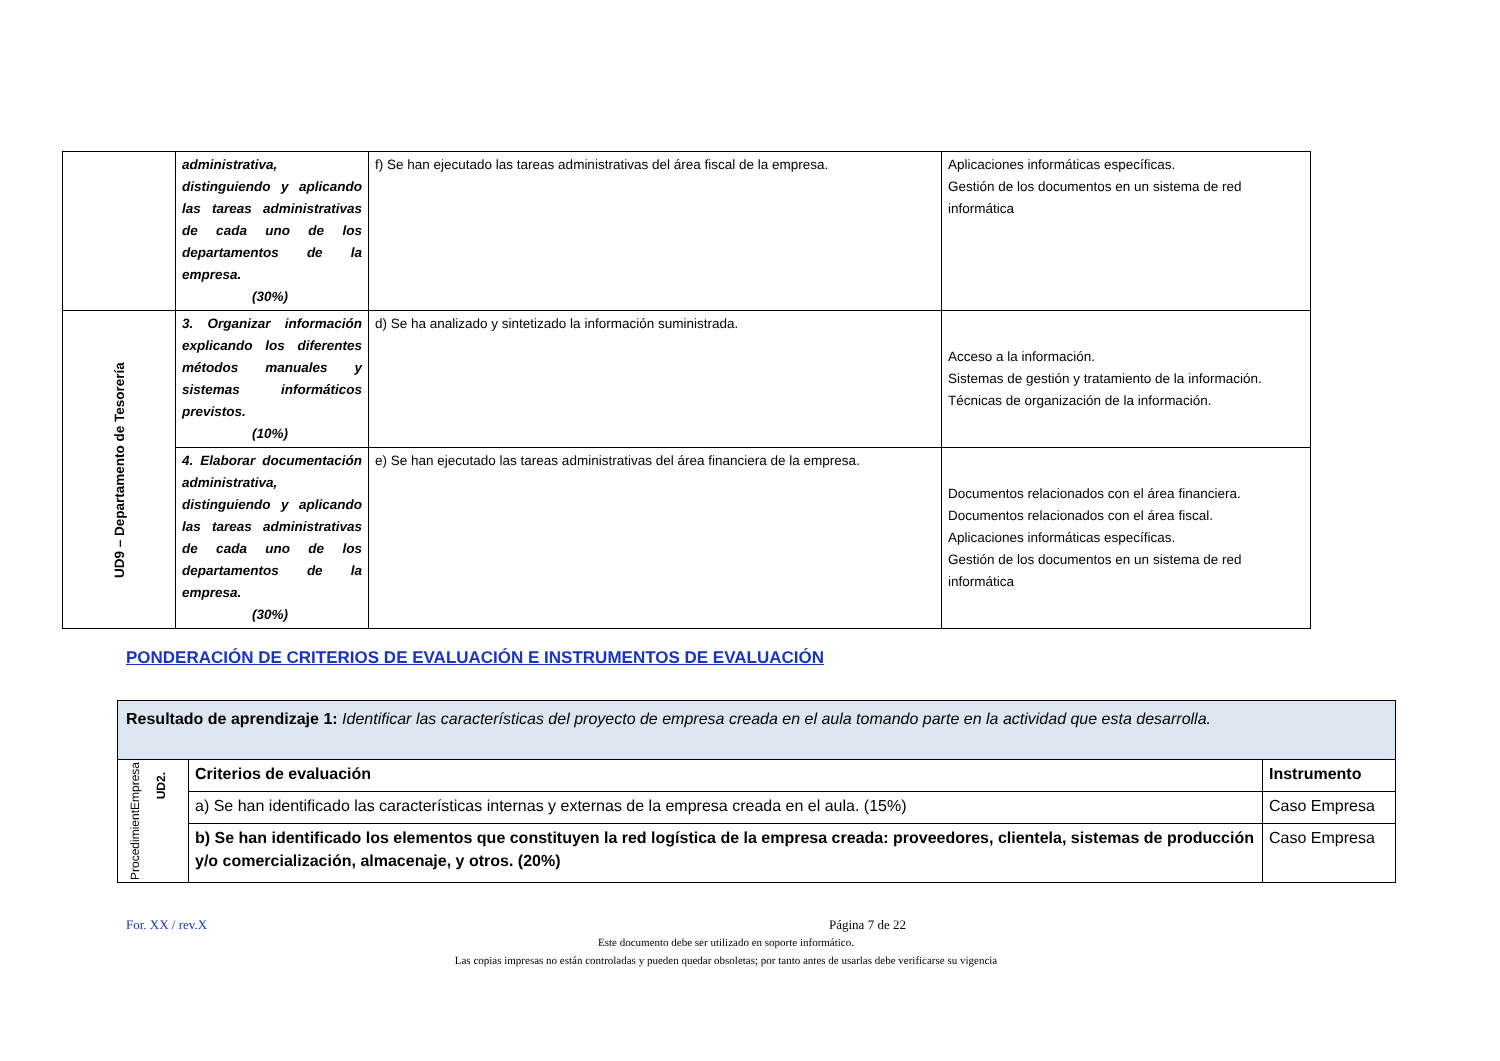| | administrativa, distinguiendo y aplicando las tareas administrativas de cada uno de los departamentos de la empresa. (30%) | f) Se han ejecutado las tareas administrativas del área fiscal de la empresa. | Aplicaciones informáticas específicas. Gestión de los documentos en un sistema de red informática |
| UD9 – Departamento de Tesorería | 3. Organizar información explicando los diferentes métodos manuales y sistemas informáticos previstos. (10%) | d) Se ha analizado y sintetizado la información suministrada. | Acceso a la información. Sistemas de gestión y tratamiento de la información. Técnicas de organización de la información. |
| | 4. Elaborar documentación administrativa, distinguiendo y aplicando las tareas administrativas de cada uno de los departamentos de la empresa. (30%) | e) Se han ejecutado las tareas administrativas del área financiera de la empresa. | Documentos relacionados con el área financiera. Documentos relacionados con el área fiscal. Aplicaciones informáticas específicas. Gestión de los documentos en un sistema de red informática |
PONDERACIÓN DE CRITERIOS DE EVALUACIÓN E INSTRUMENTOS DE EVALUACIÓN
| Resultado de aprendizaje 1: Identificar las características del proyecto de empresa creada en el aula tomando parte en la actividad que esta desarrolla. | | |
| Empresa UD2. Procedimient | Criterios de evaluación | Instrumento |
| | a) Se han identificado las características internas y externas de la empresa creada en el aula. (15%) | Caso Empresa |
| | b) Se han identificado los elementos que constituyen la red logística de la empresa creada: proveedores, clientela, sistemas de producción y/o comercialización, almacenaje, y otros. (20%) | Caso Empresa |
For. XX / rev.X Página 7 de 22
Este documento debe ser utilizado en soporte informático.
Las copias impresas no están controladas y pueden quedar obsoletas; por tanto antes de usarlas debe verificarse su vigencia